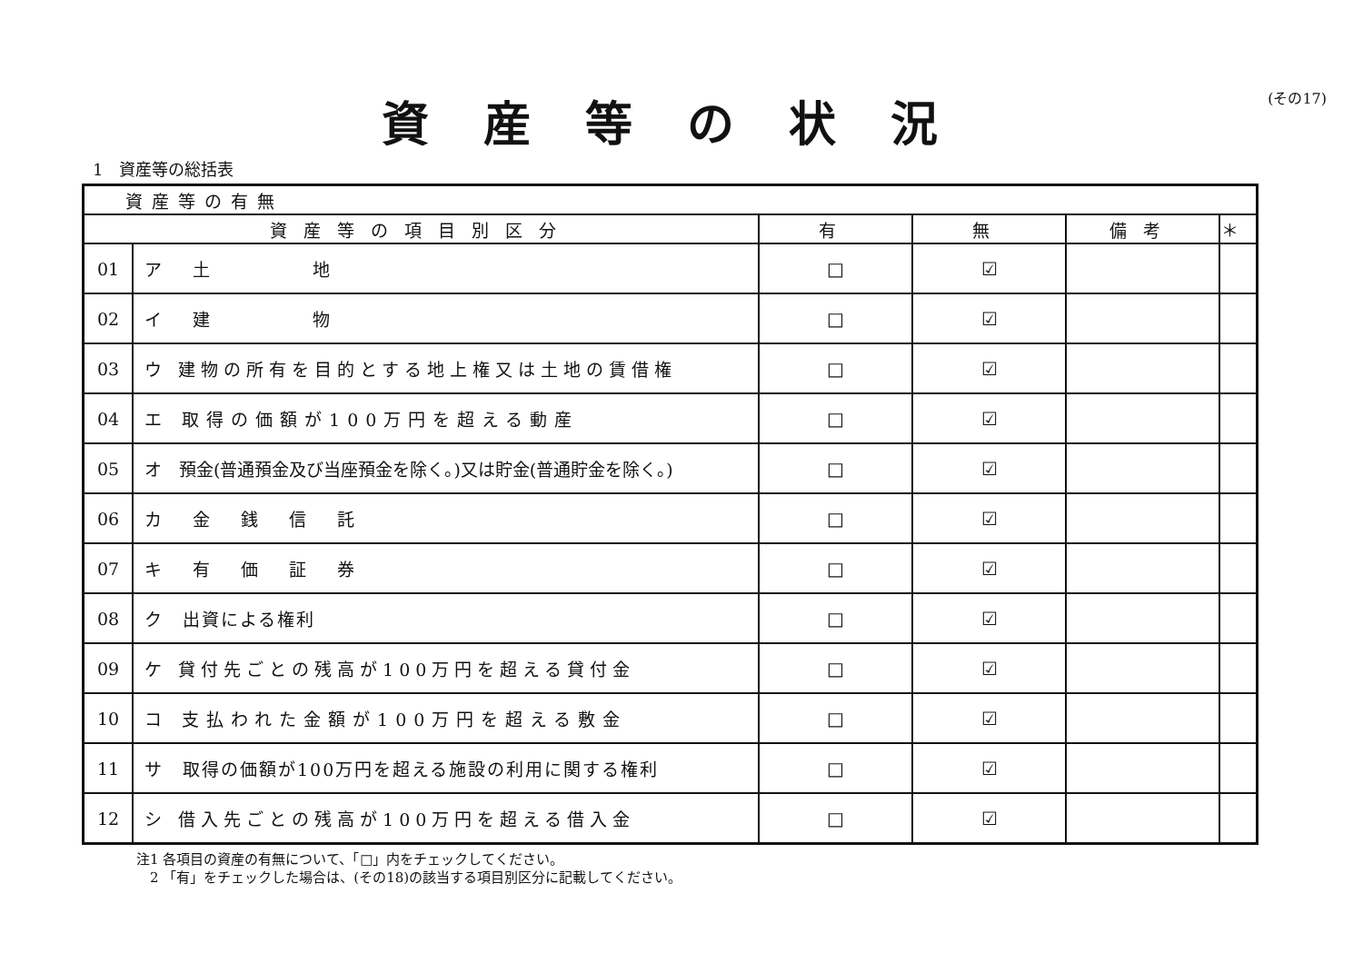資産等の状況
(その17)
1　資産等の総括表
| 資産等の有無 | | | | | |
| 資産等の項目別区分 | | 有 | 無 | 備考 | ＊ |
| 01 | ア 土 地 | □ | ☑ | | |
| 02 | イ 建 物 | □ | ☑ | | |
| 03 | ウ 建物の所有を目的とする地上権又は土地の賃借権 | □ | ☑ | | |
| 04 | エ 取得の価額が100万円を超える動産 | □ | ☑ | | |
| 05 | オ 預金(普通預金及び当座預金を除く。)又は貯金(普通貯金を除く。) | □ | ☑ | | |
| 06 | カ 金 銭 信 託 | □ | ☑ | | |
| 07 | キ 有 価 証 券 | □ | ☑ | | |
| 08 | ク 出資による権利 | □ | ☑ | | |
| 09 | ケ 貸付先ごとの残高が100万円を超える貸付金 | □ | ☑ | | |
| 10 | コ 支払われた金額が100万円を超える敷金 | □ | ☑ | | |
| 11 | サ 取得の価額が100万円を超える施設の利用に関する権利 | □ | ☑ | | |
| 12 | シ 借入先ごとの残高が100万円を超える借入金 | □ | ☑ | | |
注1 各項目の資産の有無について、「□」内をチェックしてください。
　2 「有」をチェックした場合は、(その18)の該当する項目別区分に記載してください。